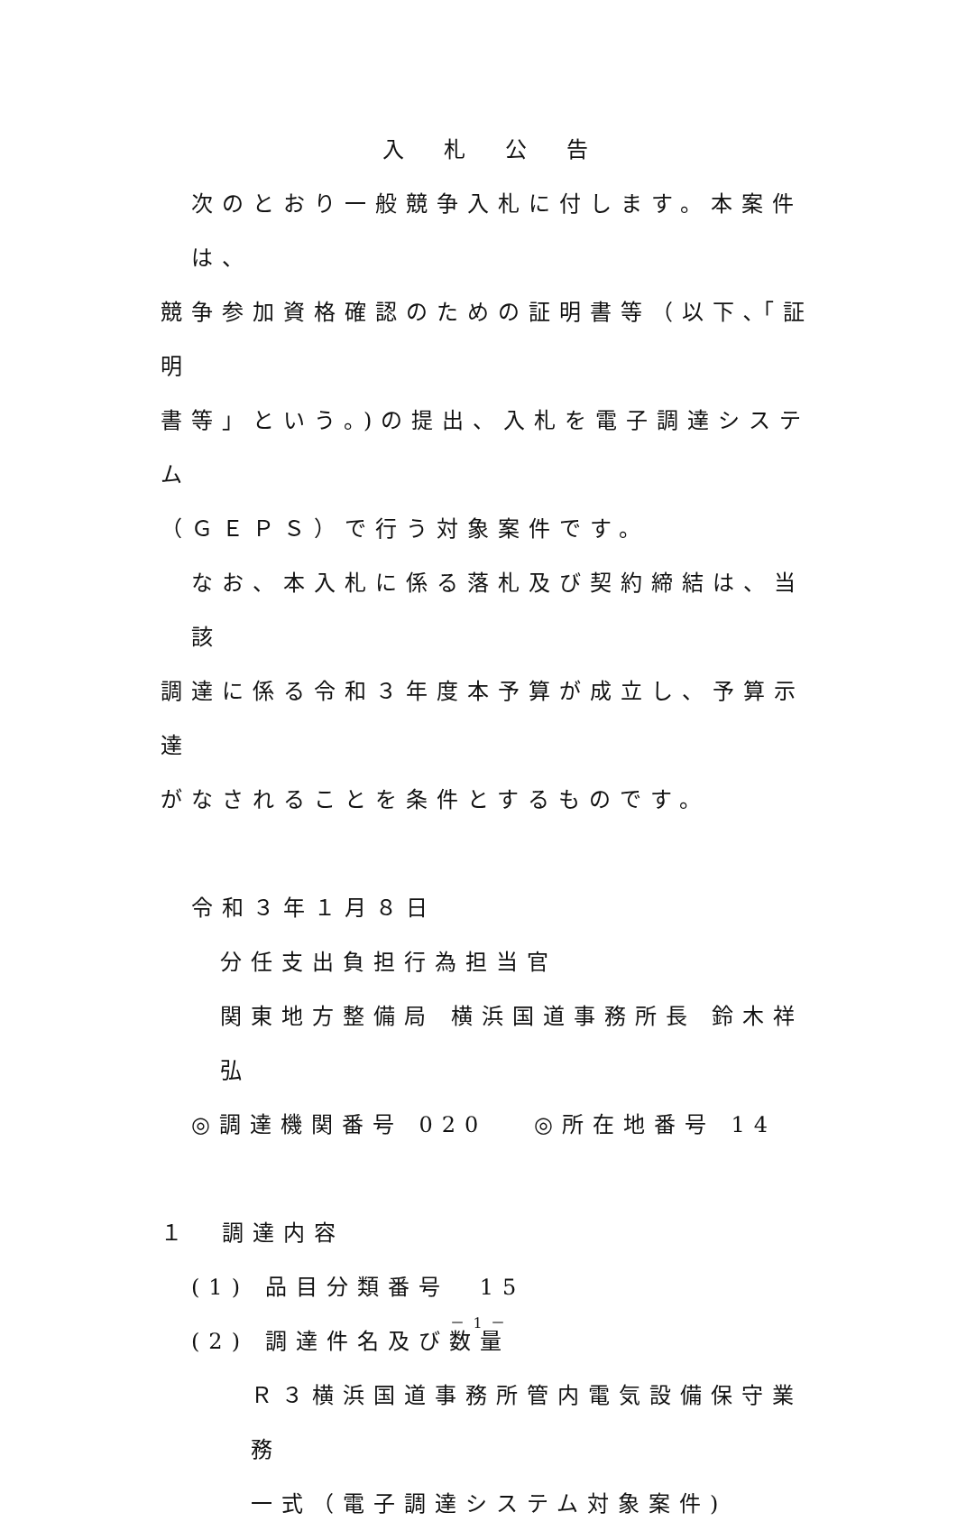入　札　公　告
次のとおり一般競争入札に付します。本案件は、
競争参加資格確認のための証明書等（以下､｢証明
書等」という。)の提出、入札を電子調達システム
（ＧＥＰＳ）で行う対象案件です。
なお、本入札に係る落札及び契約締結は、当該
調達に係る令和３年度本予算が成立し、予算示達
がなされることを条件とするものです。
令和３年１月８日
分任支出負担行為担当官
関東地方整備局 横浜国道事務所長 鈴木祥弘
◎調達機関番号 020　 ◎所在地番号 14
１　調達内容
(1) 品目分類番号　15
(2) 調達件名及び数量
Ｒ３横浜国道事務所管内電気設備保守業務
一式（電子調達システム対象案件)
－ 1 －